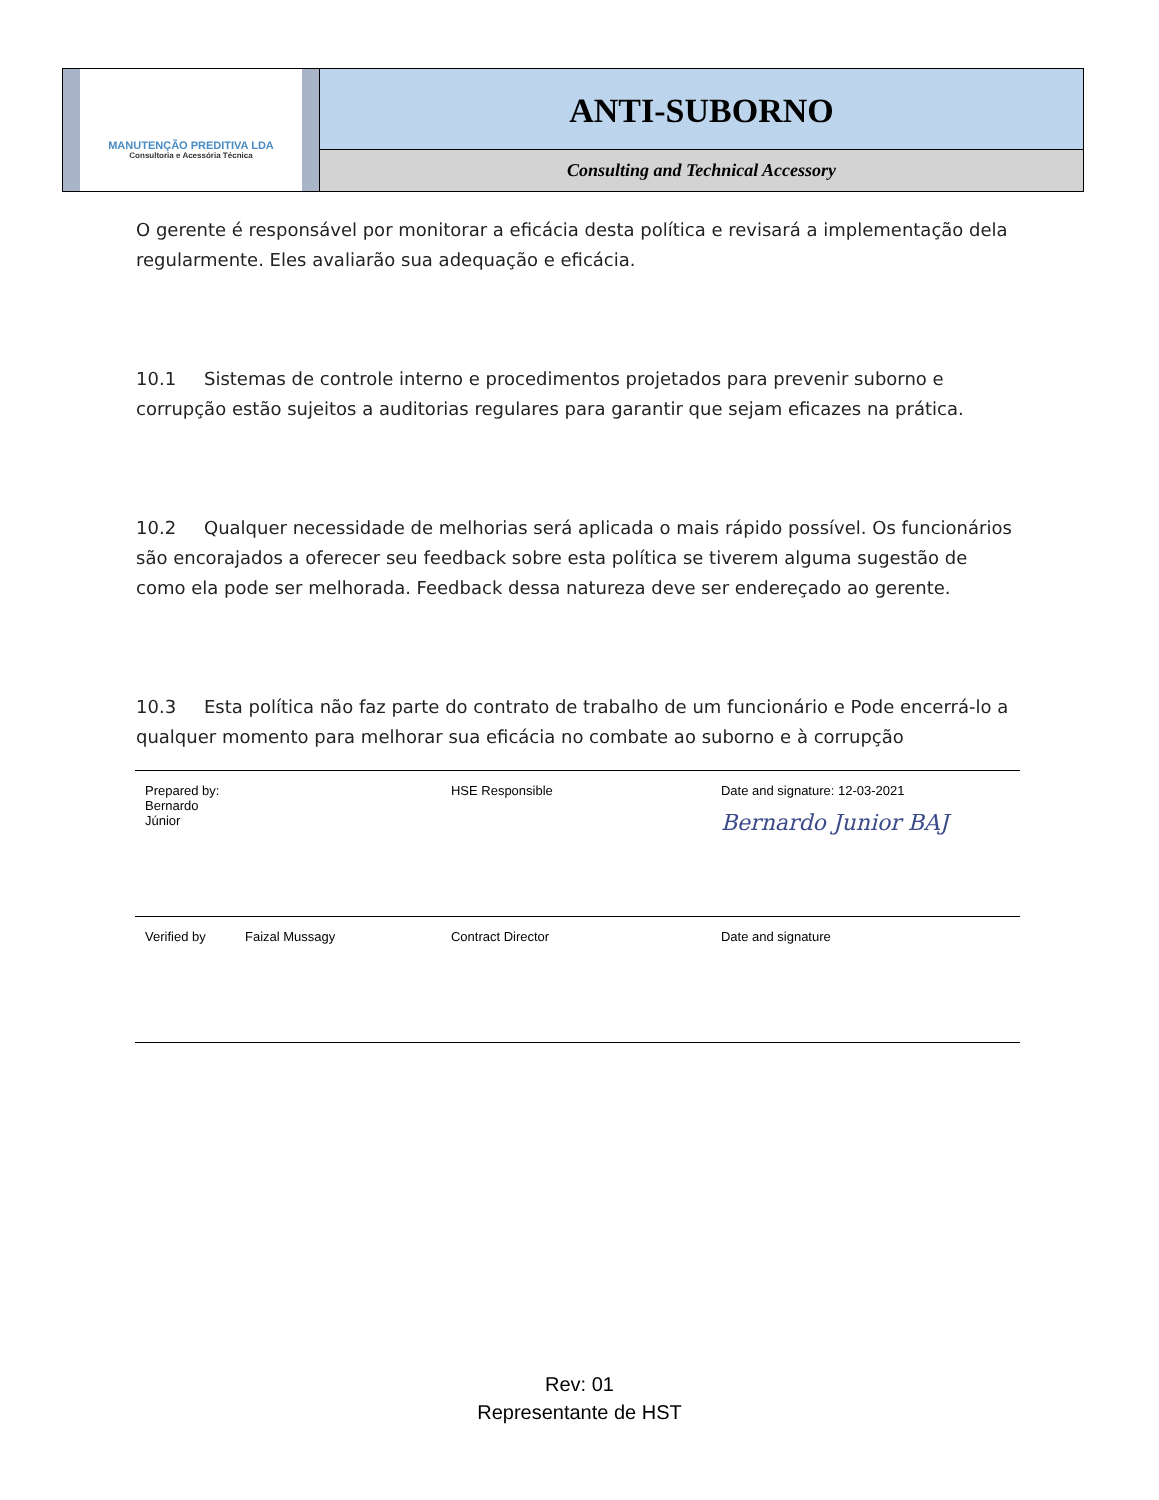MANUTENÇÃO PREDITIVA LDA
Consultoria e Acessória Técnica
ANTI-SUBORNO
Consulting and Technical Accessory
O gerente é responsável por monitorar a eficácia desta política e revisará a implementação dela regularmente. Eles avaliarão sua adequação e eficácia.
10.1 Sistemas de controle interno e procedimentos projetados para prevenir suborno e corrupção estão sujeitos a auditorias regulares para garantir que sejam eficazes na prática.
10.2 Qualquer necessidade de melhorias será aplicada o mais rápido possível. Os funcionários são encorajados a oferecer seu feedback sobre esta política se tiverem alguma sugestão de como ela pode ser melhorada. Feedback dessa natureza deve ser endereçado ao gerente.
10.3 Esta política não faz parte do contrato de trabalho de um funcionário e Pode encerrá-lo a qualquer momento para melhorar sua eficácia no combate ao suborno e à corrupção
| Prepared by: Bernardo Júnior | | HSE Responsible | Date and signature: 12-03-2021 Bernardo Junior BAJ |
| Verified by | Faizal Mussagy | Contract Director | Date and signature |
Rev: 01
Representante de HST